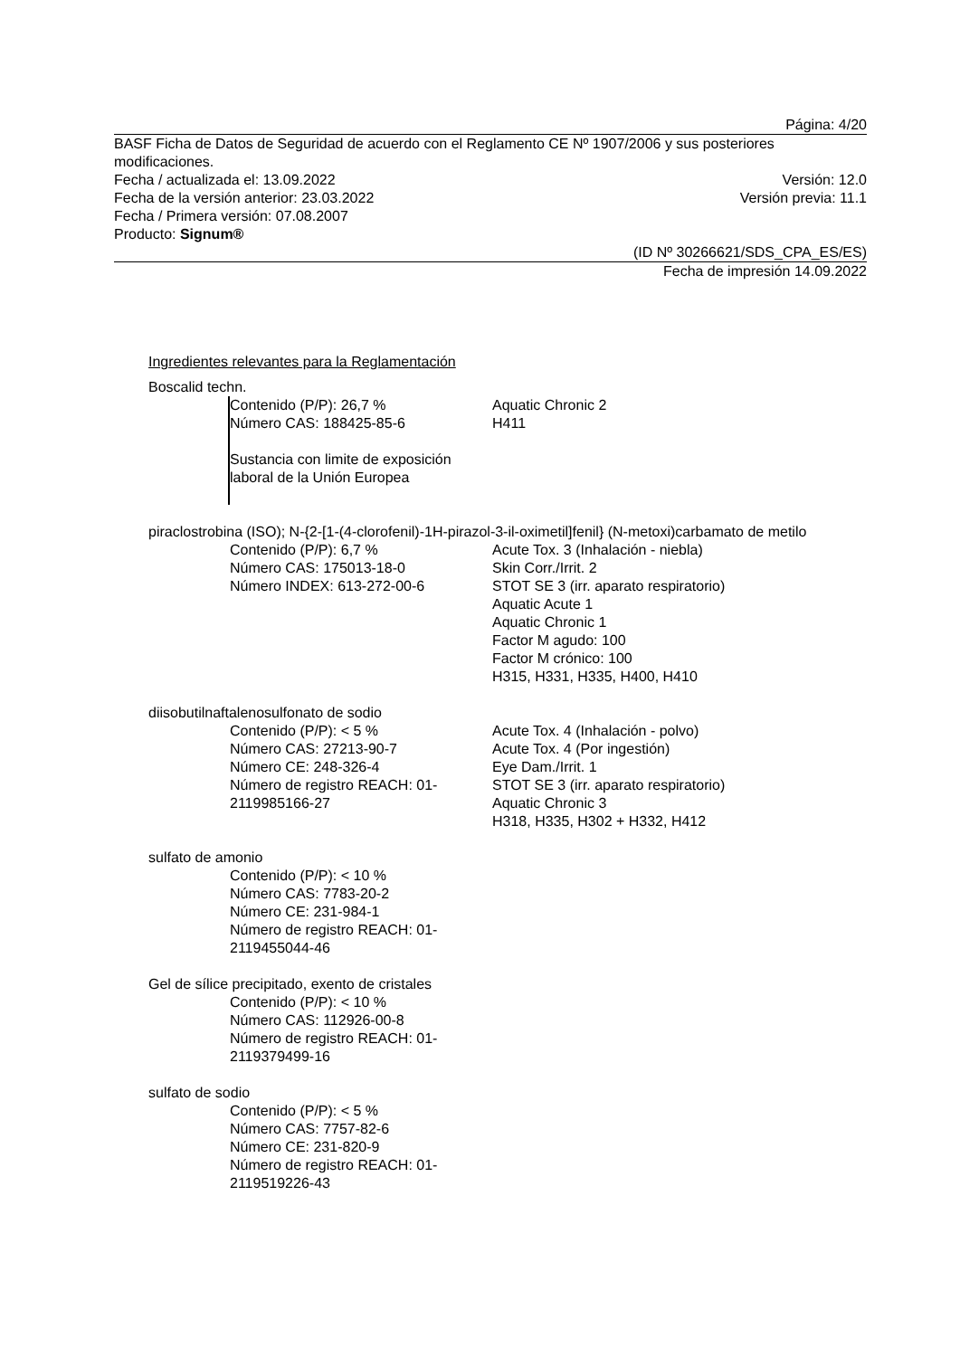Página: 4/20
BASF Ficha de Datos de Seguridad de acuerdo con el Reglamento CE Nº 1907/2006 y sus posteriores modificaciones.
Fecha / actualizada el: 13.09.2022 Versión: 12.0
Fecha de la versión anterior: 23.03.2022 Versión previa: 11.1
Fecha / Primera versión: 07.08.2007
Producto: Signum®
(ID Nº 30266621/SDS_CPA_ES/ES)
Fecha de impresión 14.09.2022
Ingredientes relevantes para la Reglamentación
Boscalid techn.
Contenido (P/P): 26,7 %
Número CAS: 188425-85-6
Aquatic Chronic 2
H411
Sustancia con limite de exposición
laboral de la Unión Europea
piraclostrobina (ISO); N-{2-[1-(4-clorofenil)-1H-pirazol-3-il-oximetil]fenil} (N-metoxi)carbamato de metilo
Contenido (P/P): 6,7 %
Número CAS: 175013-18-0
Número INDEX: 613-272-00-6
Acute Tox. 3 (Inhalación - niebla)
Skin Corr./Irrit. 2
STOT SE 3 (irr. aparato respiratorio)
Aquatic Acute 1
Aquatic Chronic 1
Factor M agudo: 100
Factor M crónico: 100
H315, H331, H335, H400, H410
diisobutilnaftalenosulfonato de sodio
Contenido (P/P): < 5 %
Número CAS: 27213-90-7
Número CE: 248-326-4
Número de registro REACH: 01-
2119985166-27
Acute Tox. 4 (Inhalación - polvo)
Acute Tox. 4 (Por ingestión)
Eye Dam./Irrit. 1
STOT SE 3 (irr. aparato respiratorio)
Aquatic Chronic 3
H318, H335, H302 + H332, H412
sulfato de amonio
Contenido (P/P): < 10 %
Número CAS: 7783-20-2
Número CE: 231-984-1
Número de registro REACH: 01-
2119455044-46
Gel de sílice precipitado, exento de cristales
Contenido (P/P): < 10 %
Número CAS: 112926-00-8
Número de registro REACH: 01-
2119379499-16
sulfato de sodio
Contenido (P/P): < 5 %
Número CAS: 7757-82-6
Número CE: 231-820-9
Número de registro REACH: 01-
2119519226-43